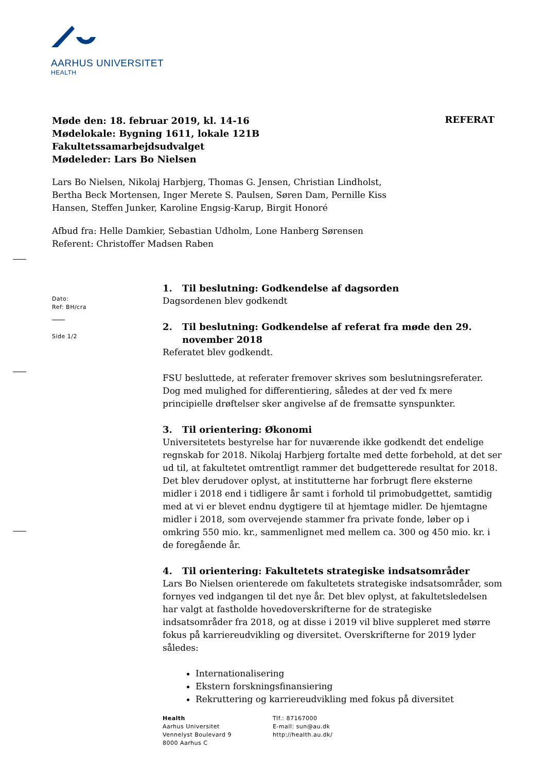AARHUS UNIVERSITET
HEALTH
REFERAT
Møde den: 18. februar 2019, kl. 14-16
Mødelokale: Bygning 1611, lokale 121B
Fakultetssamarbejdsudvalget
Mødeleder: Lars Bo Nielsen
Lars Bo Nielsen, Nikolaj Harbjerg, Thomas G. Jensen, Christian Lindholst, Bertha Beck Mortensen, Inger Merete S. Paulsen, Søren Dam, Pernille Kiss Hansen, Steffen Junker, Karoline Engsig-Karup, Birgit Honoré
Afbud fra: Helle Damkier, Sebastian Udholm, Lone Hanberg Sørensen
Referent: Christoffer Madsen Raben
Dato:
Ref: BH/cra
Side 1/2
1. Til beslutning: Godkendelse af dagsorden
Dagsordenen blev godkendt
2. Til beslutning: Godkendelse af referat fra møde den 29. november 2018
Referatet blev godkendt.
FSU besluttede, at referater fremover skrives som beslutningsreferater. Dog med mulighed for differentiering, således at der ved fx mere principielle drøftelser sker angivelse af de fremsatte synspunkter.
3. Til orientering: Økonomi
Universitetets bestyrelse har for nuværende ikke godkendt det endelige regnskab for 2018. Nikolaj Harbjerg fortalte med dette forbehold, at det ser ud til, at fakultetet omtrentligt rammer det budgetterede resultat for 2018. Det blev derudover oplyst, at institutterne har forbrugt flere eksterne midler i 2018 end i tidligere år samt i forhold til primobudgettet, samtidig med at vi er blevet endnu dygtigere til at hjemtage midler. De hjemtagne midler i 2018, som overvejende stammer fra private fonde, løber op i omkring 550 mio. kr., sammenlignet med mellem ca. 300 og 450 mio. kr. i de foregående år.
4. Til orientering: Fakultetets strategiske indsatsområder
Lars Bo Nielsen orienterede om fakultetets strategiske indsatsområder, som fornyes ved indgangen til det nye år. Det blev oplyst, at fakultetsledelsen har valgt at fastholde hovedoverskrifterne for de strategiske indsatsområder fra 2018, og at disse i 2019 vil blive suppleret med større fokus på karriereudvikling og diversitet. Overskrifterne for 2019 lyder således:
Internationalisering
Ekstern forskningsfinansiering
Rekruttering og karriereudvikling med fokus på diversitet
Health
Aarhus Universitet
Vennelyst Boulevard 9
8000 Aarhus C
Tlf.: 87167000
E-mail: sun@au.dk
http://health.au.dk/